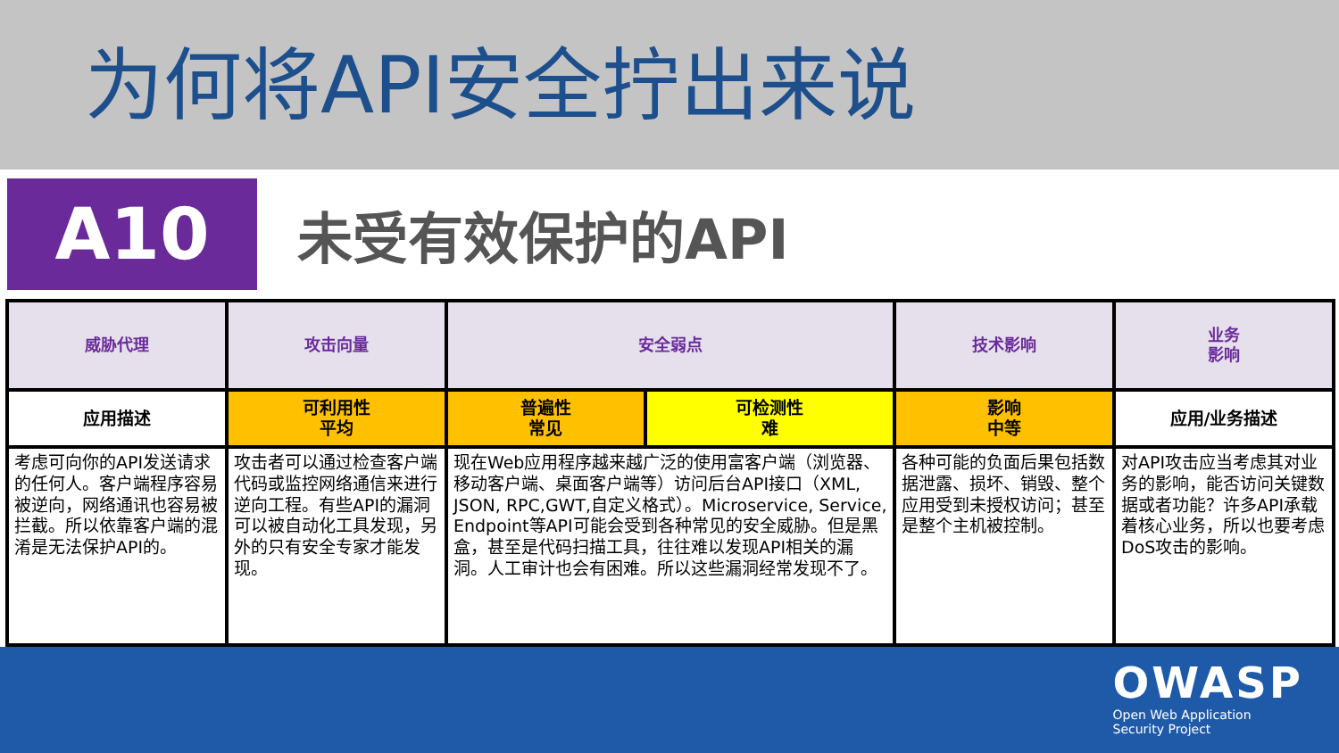为何将API安全拧出来说
A10
未受有效保护的API
| 威胁代理 | 攻击向量 | 安全弱点 | | 技术影响 | 业务 影响 |
| 应用描述 | 可利用性 平均 | 普遍性 常见 | 可检测性 难 | 影响 中等 | 应用/业务描述 |
| 考虑可向你的API发送请求的任何人。客户端程序容易被逆向，网络通讯也容易被拦截。所以依靠客户端的混淆是无法保护API的。 | 攻击者可以通过检查客户端代码或监控网络通信来进行逆向工程。有些API的漏洞可以被自动化工具发现，另外的只有安全专家才能发现。 | 现在Web应用程序越来越广泛的使用富客户端（浏览器、移动客户端、桌面客户端等）访问后台API接口（XML, JSON, RPC,GWT,自定义格式）。Microservice, Service, Endpoint等API可能会受到各种常见的安全威胁。但是黑盒，甚至是代码扫描工具，往往难以发现API相关的漏洞。人工审计也会有困难。所以这些漏洞经常发现不了。 | | 各种可能的负面后果包括数据泄露、损坏、销毁、整个应用受到未授权访问；甚至是整个主机被控制。 | 对API攻击应当考虑其对业务的影响，能否访问关键数据或者功能？许多API承载着核心业务，所以也要考虑DoS攻击的影响。 |
OWASP
Open Web Application
Security Project